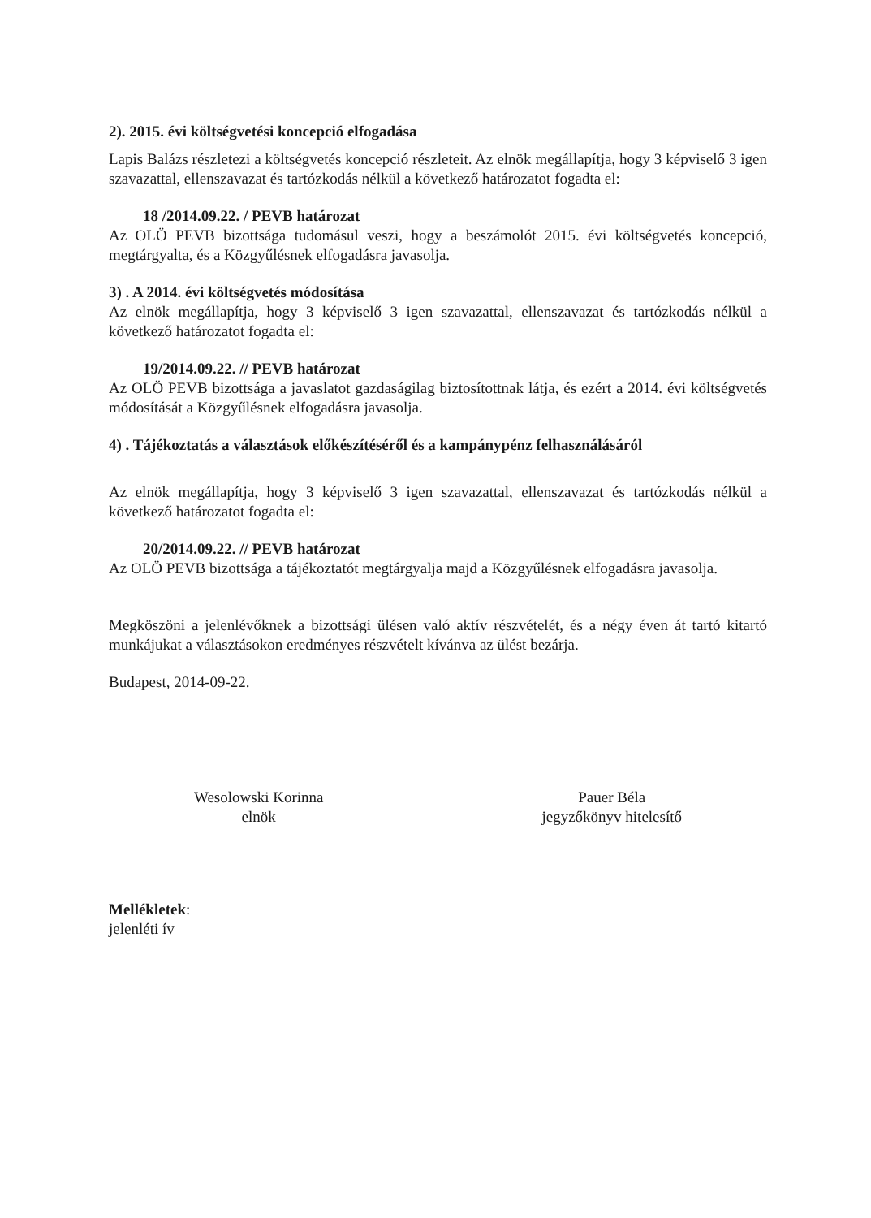2). 2015. évi költségvetési koncepció elfogadása
Lapis Balázs részletezi a költségvetés koncepció részleteit. Az elnök megállapítja, hogy 3 képviselő 3 igen szavazattal, ellenszavazat és tartózkodás nélkül a következő határozatot fogadta el:
18 /2014.09.22. / PEVB határozat
Az OLÖ PEVB bizottsága tudomásul veszi, hogy a beszámolót 2015. évi költségvetés koncepció, megtárgyalta, és a Közgyűlésnek elfogadásra javasolja.
3) . A 2014. évi költségvetés módosítása
Az elnök megállapítja, hogy 3 képviselő 3 igen szavazattal, ellenszavazat és tartózkodás nélkül a következő határozatot fogadta el:
19/2014.09.22. // PEVB határozat
Az OLÖ PEVB bizottsága a javaslatot gazdaságilag biztosítottnak látja, és ezért a 2014. évi költségvetés módosítását a Közgyűlésnek elfogadásra javasolja.
4) . Tájékoztatás a választások előkészítéséről és a kampánypénz felhasználásáról
Az elnök megállapítja, hogy 3 képviselő 3 igen szavazattal, ellenszavazat és tartózkodás nélkül a következő határozatot fogadta el:
20/2014.09.22. // PEVB határozat
Az OLÖ PEVB bizottsága a tájékoztatót megtárgyalja majd a Közgyűlésnek elfogadásra javasolja.
Megköszöni a jelenlévőknek a bizottsági ülésen való aktív részvételét, és a négy éven át tartó kitartó munkájukat a választásokon eredményes részvételt kívánva az ülést bezárja.
Budapest, 2014-09-22.
Wesolowski Korinna
elnök
Pauer Béla
jegyzőkönyv hitelesítő
Mellékletek:
jelenléti ív